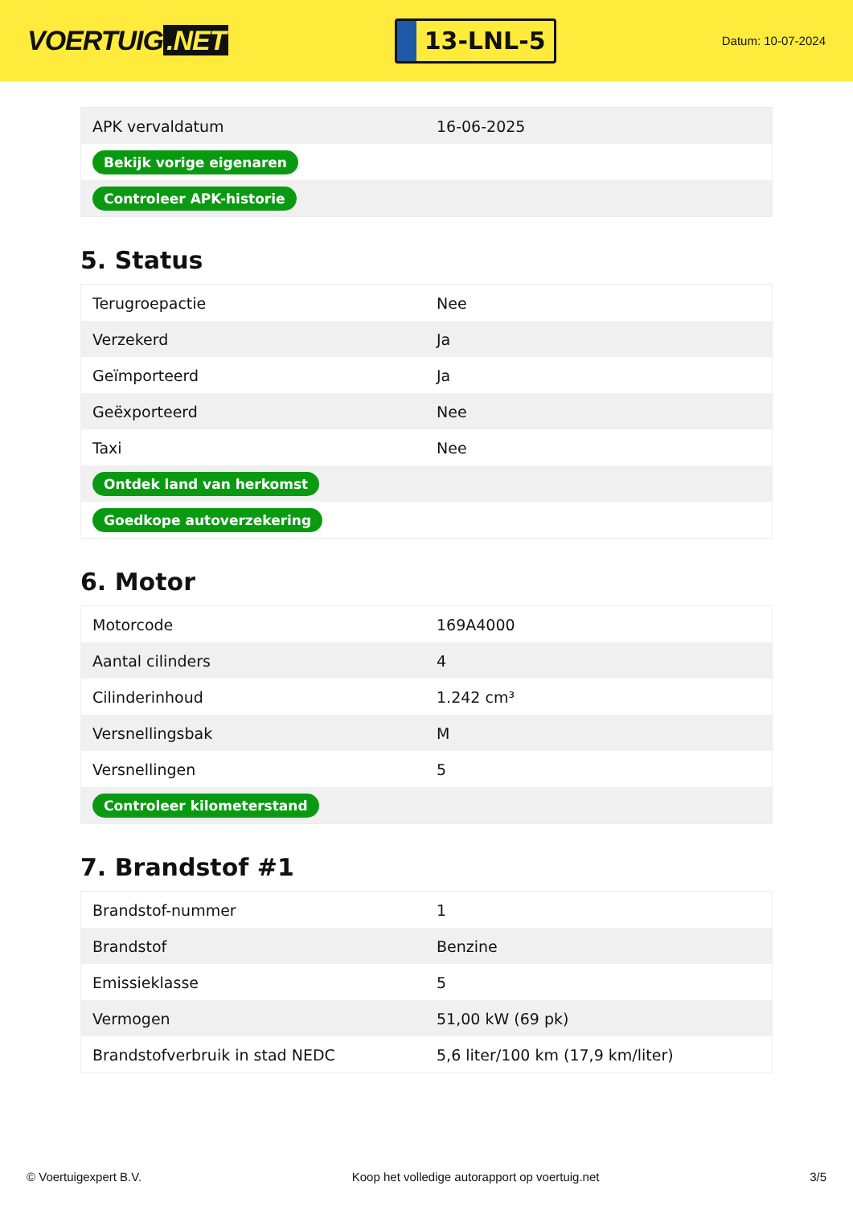VOERTUIG.NET
13-LNL-5
Datum: 10-07-2024
| APK vervaldatum | 16-06-2025 |
| Bekijk vorige eigenaren | |
| Controleer APK-historie | |
5. Status
| Terugroepactie | Nee |
| Verzekerd | Ja |
| Geïmporteerd | Ja |
| Geëxporteerd | Nee |
| Taxi | Nee |
| Ontdek land van herkomst | |
| Goedkope autoverzekering | |
6. Motor
| Motorcode | 169A4000 |
| Aantal cilinders | 4 |
| Cilinderinhoud | 1.242 cm³ |
| Versnellingsbak | M |
| Versnellingen | 5 |
| Controleer kilometerstand | |
7. Brandstof #1
| Brandstof-nummer | 1 |
| Brandstof | Benzine |
| Emissieklasse | 5 |
| Vermogen | 51,00 kW (69 pk) |
| Brandstofverbruik in stad NEDC | 5,6 liter/100 km (17,9 km/liter) |
© Voertuigexpert B.V. Koop het volledige autorapport op voertuig.net 3/5